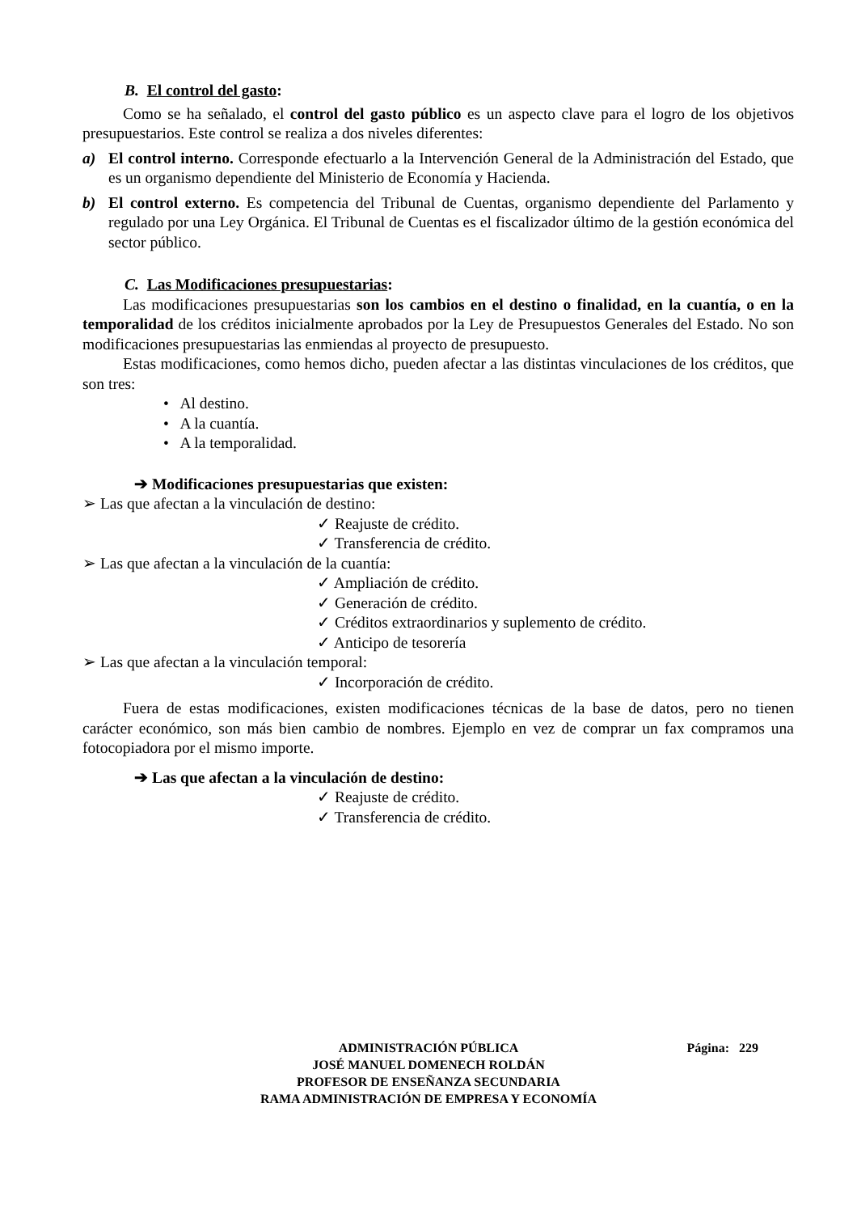B. El control del gasto:
Como se ha señalado, el control del gasto público es un aspecto clave para el logro de los objetivos presupuestarios. Este control se realiza a dos niveles diferentes:
a) El control interno. Corresponde efectuarlo a la Intervención General de la Administración del Estado, que es un organismo dependiente del Ministerio de Economía y Hacienda.
b) El control externo. Es competencia del Tribunal de Cuentas, organismo dependiente del Parlamento y regulado por una Ley Orgánica. El Tribunal de Cuentas es el fiscalizador último de la gestión económica del sector público.
C. Las Modificaciones presupuestarias:
Las modificaciones presupuestarias son los cambios en el destino o finalidad, en la cuantía, o en la temporalidad de los créditos inicialmente aprobados por la Ley de Presupuestos Generales del Estado. No son modificaciones presupuestarias las enmiendas al proyecto de presupuesto.
Estas modificaciones, como hemos dicho, pueden afectar a las distintas vinculaciones de los créditos, que son tres:
• Al destino.
• A la cuantía.
• A la temporalidad.
➔ Modificaciones presupuestarias que existen:
➢ Las que afectan a la vinculación de destino:
✓ Reajuste de crédito.
✓ Transferencia de crédito.
➢ Las que afectan a la vinculación de la cuantía:
✓ Ampliación de crédito.
✓ Generación de crédito.
✓ Créditos extraordinarios y suplemento de crédito.
✓ Anticipo de tesorería
➢ Las que afectan a la vinculación temporal:
✓ Incorporación de crédito.
Fuera de estas modificaciones, existen modificaciones técnicas de la base de datos, pero no tienen carácter económico, son más bien cambio de nombres. Ejemplo en vez de comprar un fax compramos una fotocopiadora por el mismo importe.
➔ Las que afectan a la vinculación de destino:
✓ Reajuste de crédito.
✓ Transferencia de crédito.
ADMINISTRACIÓN PÚBLICA Página: 229
JOSÉ MANUEL DOMENECH ROLDÁN
PROFESOR DE ENSEÑANZA SECUNDARIA
RAMA ADMINISTRACIÓN DE EMPRESA Y ECONOMÍA